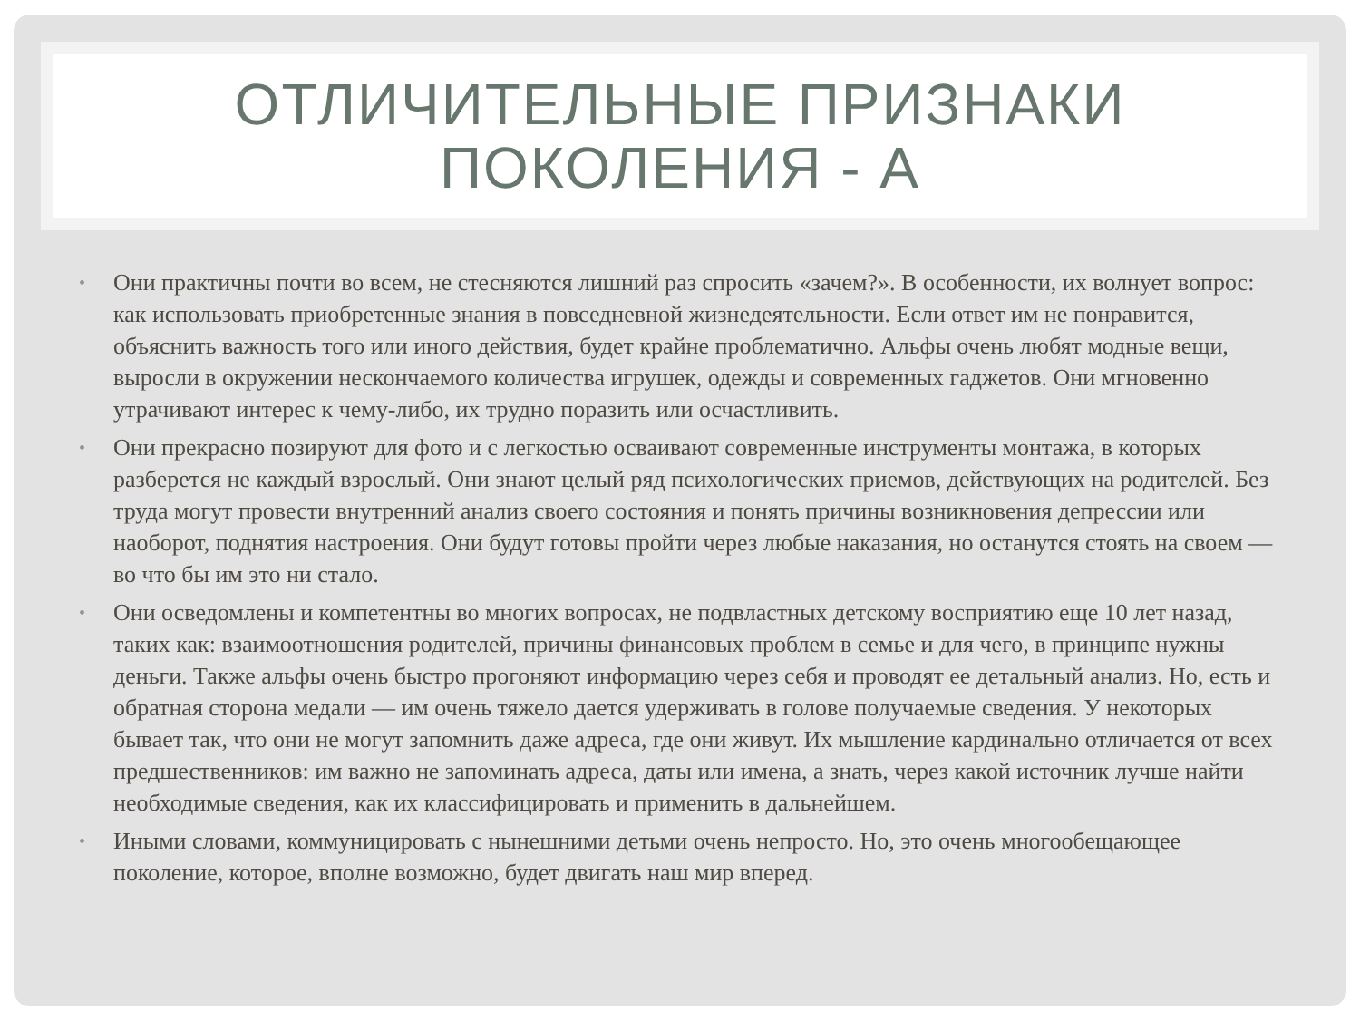ОТЛИЧИТЕЛЬНЫЕ ПРИЗНАКИ
ПОКОЛЕНИЯ - А
• Они практичны почти во всем, не стесняются лишний раз спросить «зачем?». В особенности, их волнует вопрос: как использовать приобретенные знания в повседневной жизнедеятельности. Если ответ им не понравится, объяснить важность того или иного действия, будет крайне проблематично. Альфы очень любят модные вещи, выросли в окружении нескончаемого количества игрушек, одежды и современных гаджетов. Они мгновенно утрачивают интерес к чему-либо, их трудно поразить или осчастливить.
• Они прекрасно позируют для фото и с легкостью осваивают современные инструменты монтажа, в которых разберется не каждый взрослый. Они знают целый ряд психологических приемов, действующих на родителей. Без труда могут провести внутренний анализ своего состояния и понять причины возникновения депрессии или наоборот, поднятия настроения. Они будут готовы пройти через любые наказания, но останутся стоять на своем — во что бы им это ни стало.
• Они осведомлены и компетентны во многих вопросах, не подвластных детскому восприятию еще 10 лет назад, таких как: взаимоотношения родителей, причины финансовых проблем в семье и для чего, в принципе нужны деньги. Также альфы очень быстро прогоняют информацию через себя и проводят ее детальный анализ. Но, есть и обратная сторона медали — им очень тяжело дается удерживать в голове получаемые сведения. У некоторых бывает так, что они не могут запомнить даже адреса, где они живут. Их мышление кардинально отличается от всех предшественников: им важно не запоминать адреса, даты или имена, а знать, через какой источник лучше найти необходимые сведения, как их классифицировать и применить в дальнейшем.
• Иными словами, коммуницировать с нынешними детьми очень непросто. Но, это очень многообещающее поколение, которое, вполне возможно, будет двигать наш мир вперед.